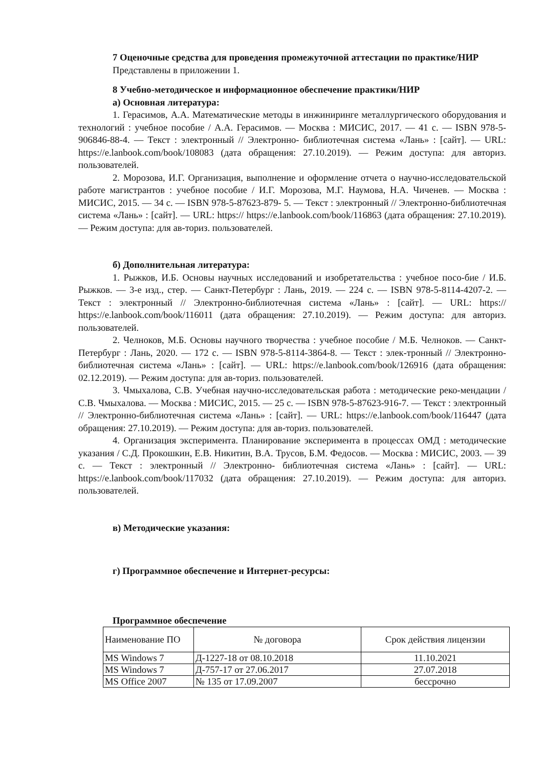7 Оценочные средства для проведения промежуточной аттестации по практике/НИР
Представлены в приложении 1.
8 Учебно-методическое и информационное обеспечение практики/НИР
а) Основная литература:
1. Герасимов, А.А. Математические методы в инжиниринге металлургического оборудования и технологий : учебное пособие / А.А. Герасимов. — Москва : МИСИС, 2017. — 41 с. — ISBN 978-5-906846-88-4. — Текст : электронный // Электронно- библиотечная система «Лань» : [сайт]. — URL: https://e.lanbook.com/book/108083 (дата обращения: 27.10.2019). — Режим доступа: для авториз. пользователей.
2. Морозова, И.Г. Организация, выполнение и оформление отчета о научно-исследовательской работе магистрантов : учебное пособие / И.Г. Морозова, М.Г. Наумова, Н.А. Чиченев. — Москва : МИСИС, 2015. — 34 с. — ISBN 978-5-87623-879- 5. — Текст : электронный // Электронно-библиотечная система «Лань» : [сайт]. — URL: https:// https://e.lanbook.com/book/116863 (дата обращения: 27.10.2019). — Режим доступа: для ав-ториз. пользователей.
б) Дополнительная литература:
1. Рыжков, И.Б. Основы научных исследований и изобретательства : учебное посо-бие / И.Б. Рыжков. — 3-е изд., стер. — Санкт-Петербург : Лань, 2019. — 224 с. — ISBN 978-5-8114-4207-2. — Текст : электронный // Электронно-библиотечная система «Лань» : [сайт]. — URL: https:// https://e.lanbook.com/book/116011 (дата обращения: 27.10.2019). — Режим доступа: для авториз. пользователей.
2. Челноков, М.Б. Основы научного творчества : учебное пособие / М.Б. Челноков. — Санкт-Петербург : Лань, 2020. — 172 с. — ISBN 978-5-8114-3864-8. — Текст : элек-тронный // Электронно-библиотечная система «Лань» : [сайт]. — URL: https://e.lanbook.com/book/126916 (дата обращения: 02.12.2019). — Режим доступа: для ав-ториз. пользователей.
3. Чмыхалова, С.В. Учебная научно-исследовательская работа : методические реко-мендации / С.В. Чмыхалова. — Москва : МИСИС, 2015. — 25 с. — ISBN 978-5-87623-916-7. — Текст : электронный // Электронно-библиотечная система «Лань» : [сайт]. — URL: https://e.lanbook.com/book/116447 (дата обращения: 27.10.2019). — Режим доступа: для ав-ториз. пользователей.
4. Организация эксперимента. Планирование эксперимента в процессах ОМД : методические указания / С.Д. Прокошкин, Е.В. Никитин, В.А. Трусов, Б.М. Федосов. — Москва : МИСИС, 2003. — 39 с. — Текст : электронный // Электронно- библиотечная система «Лань» : [сайт]. — URL: https://e.lanbook.com/book/117032 (дата обращения: 27.10.2019). — Режим доступа: для авториз. пользователей.
в) Методические указания:
г) Программное обеспечение и Интернет-ресурсы:
Программное обеспечение
| Наименование ПО | № договора | Срок действия лицензии |
| MS Windows 7 | Д-1227-18 от 08.10.2018 | 11.10.2021 |
| MS Windows 7 | Д-757-17 от 27.06.2017 | 27.07.2018 |
| MS Office 2007 | № 135 от 17.09.2007 | бессрочно |